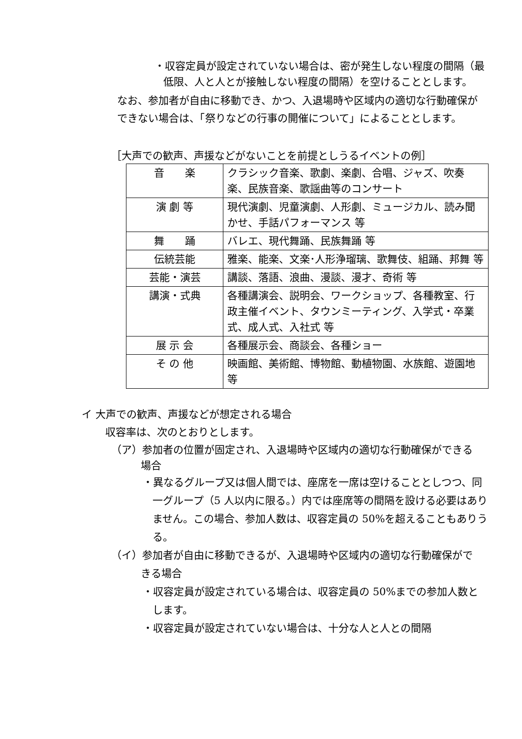・収容定員が設定されていない場合は、密が発生しない程度の間隔（最低限、人と人とが接触しない程度の間隔）を空けることとします。
なお、参加者が自由に移動でき、かつ、入退場時や区域内の適切な行動確保ができない場合は、「祭りなどの行事の開催について」によることとします。
［大声での歓声、声援などがないことを前提としうるイベントの例］
| 音 楽 | クラシック音楽、歌劇、楽劇、合唱、ジャズ、吹奏楽、民族音楽、歌謡曲等のコンサート |
| 演 劇 等 | 現代演劇、児童演劇、人形劇、ミュージカル、読み聞かせ、手話パフォーマンス 等 |
| 舞 踊 | バレエ、現代舞踊、民族舞踊 等 |
| 伝統芸能 | 雅楽、能楽、文楽･人形浄瑠璃、歌舞伎、組踊、邦舞 等 |
| 芸能・演芸 | 講談、落語、浪曲、漫談、漫才、奇術 等 |
| 講演・式典 | 各種講演会、説明会、ワークショップ、各種教室、行政主催イベント、タウンミーティング、入学式・卒業式、成人式、入社式 等 |
| 展 示 会 | 各種展示会、商談会、各種ショー |
| そ の 他 | 映画館、美術館、博物館、動植物園、水族館、遊園地 等 |
イ 大声での歓声、声援などが想定される場合
収容率は、次のとおりとします。
（ア）参加者の位置が固定され、入退場時や区域内の適切な行動確保ができる場合
・異なるグループ又は個人間では、座席を一席は空けることとしつつ、同一グループ（5 人以内に限る。）内では座席等の間隔を設ける必要はありません。この場合、参加人数は、収容定員の 50%を超えることもありうる。
（イ）参加者が自由に移動できるが、入退場時や区域内の適切な行動確保ができる場合
・収容定員が設定されている場合は、収容定員の 50%までの参加人数とします。
・収容定員が設定されていない場合は、十分な人と人との間隔